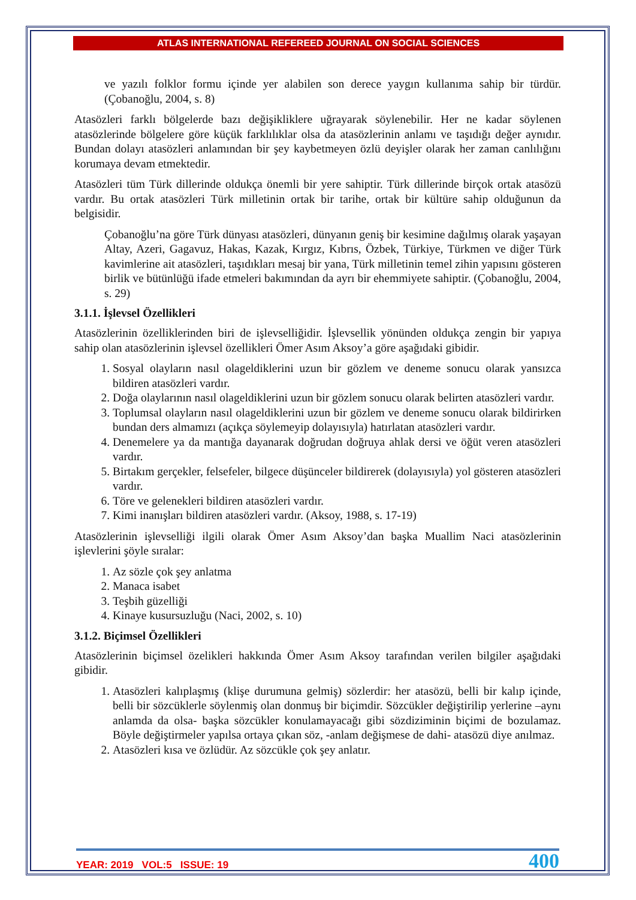ATLAS INTERNATIONAL REFEREED JOURNAL ON SOCIAL SCIENCES
ve yazılı folklor formu içinde yer alabilen son derece yaygın kullanıma sahip bir türdür. (Çobanoğlu, 2004, s. 8)
Atasözleri farklı bölgelerde bazı değişikliklere uğrayarak söylenebilir. Her ne kadar söylenen atasözlerinde bölgelere göre küçük farklılıklar olsa da atasözlerinin anlamı ve taşıdığı değer aynıdır. Bundan dolayı atasözleri anlamından bir şey kaybetmeyen özlü deyişler olarak her zaman canlılığını korumaya devam etmektedir.
Atasözleri tüm Türk dillerinde oldukça önemli bir yere sahiptir. Türk dillerinde birçok ortak atasözü vardır. Bu ortak atasözleri Türk milletinin ortak bir tarihe, ortak bir kültüre sahip olduğunun da belgisidir.
Çobanoğlu’na göre Türk dünyası atasözleri, dünyanın geniş bir kesimine dağılmış olarak yaşayan Altay, Azeri, Gagavuz, Hakas, Kazak, Kırgız, Kıbrıs, Özbek, Türkiye, Türkmen ve diğer Türk kavimlerine ait atasözleri, taşıdıkları mesaj bir yana, Türk milletinin temel zihin yapısını gösteren birlik ve bütünlüğü ifade etmeleri bakımından da ayrı bir ehemmiyete sahiptir. (Çobanoğlu, 2004, s. 29)
3.1.1. İşlevsel Özellikleri
Atasözlerinin özelliklerinden biri de işlevselliğidir. İşlevsellik yönünden oldukça zengin bir yapıya sahip olan atasözlerinin işlevsel özellikleri Ömer Asım Aksoy’a göre aşağıdaki gibidir.
1. Sosyal olayların nasıl olageldiklerini uzun bir gözlem ve deneme sonucu olarak yansızca bildiren atasözleri vardır.
2. Doğa olaylarının nasıl olageldiklerini uzun bir gözlem sonucu olarak belirten atasözleri vardır.
3. Toplumsal olayların nasıl olageldiklerini uzun bir gözlem ve deneme sonucu olarak bildirirken bundan ders almamızı (açıkça söylemeyip dolayısıyla) hatırlatan atasözleri vardır.
4. Denemelere ya da mantığa dayanarak doğrudan doğruya ahlak dersi ve öğüt veren atasözleri vardır.
5. Birtakım gerçekler, felsefeler, bilgece düşünceler bildirerek (dolayısıyla) yol gösteren atasözleri vardır.
6. Töre ve gelenekleri bildiren atasözleri vardır.
7. Kimi inanışları bildiren atasözleri vardır. (Aksoy, 1988, s. 17-19)
Atasözlerinin işlevselliği ilgili olarak Ömer Asım Aksoy’dan başka Muallim Naci atasözlerinin işlevlerini şöyle sıralar:
1. Az sözle çok şey anlatma
2. Manaca isabet
3. Teşbih güzelliği
4. Kinaye kusursuzluğu (Naci, 2002, s. 10)
3.1.2. Biçimsel Özellikleri
Atasözlerinin biçimsel özelikleri hakkında Ömer Asım Aksoy tarafından verilen bilgiler aşağıdaki gibidir.
1. Atasözleri kalıplaşmış (klişe durumuna gelmiş) sözlerdir: her atasözü, belli bir kalıp içinde, belli bir sözcüklerle söylenmiş olan donmuş bir biçimdir. Sözcükler değiştirilip yerlerine –aynı anlamda da olsa- başka sözcükler konulamayacağı gibi sözdiziminin biçimi de bozulamaz. Böyle değiştirmeler yapılsa ortaya çıkan söz, -anlam değişmese de dahi- atasözü diye anılmaz.
2. Atasözleri kısa ve özlüdür. Az sözcükle çok şey anlatır.
YEAR: 2019 VOL:5 ISSUE: 19 400